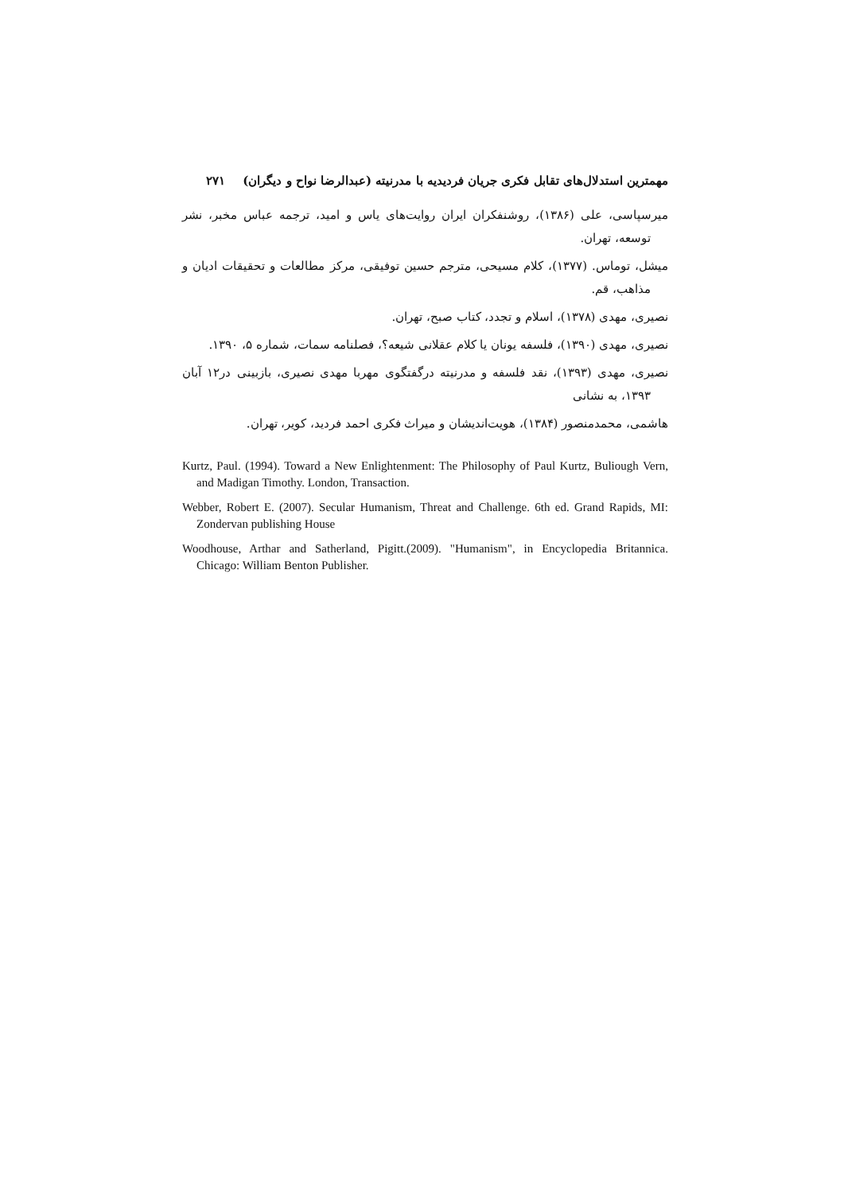مهمترین استدلال‌های تقابل فکری جریان فردیدیه با مدرنیته (عبدالرضا نواح و دیگران) ۲۷۱
میرسپاسی، علی (۱۳۸۶)، روشنفکران ایران روایت‌های یاس و امید، ترجمه عباس مخبر، نشر توسعه، تهران.
میشل، توماس. (۱۳۷۷)، کلام مسیحی، مترجم حسین توفیقی، مرکز مطالعات و تحقیقات ادیان و مذاهب، قم.
نصیری، مهدی (۱۳۷۸)، اسلام و تجدد، کتاب صبح، تهران.
نصیری، مهدی (۱۳۹۰)، فلسفه یونان یا کلام عقلانی شیعه؟، فصلنامه سمات، شماره ۵، ۱۳۹۰.
نصیری، مهدی (۱۳۹۳)، نقد فلسفه و مدرنیته درگفتگوی مهربا مهدی نصیری، بازبینی در۱۲ آبان ۱۳۹۳، به نشانی
هاشمی، محمدمنصور (۱۳۸۴)، هویت‌اندیشان و میراث فکری احمد فردید، کویر، تهران.
Kurtz, Paul. (1994). Toward a New Enlightenment: The Philosophy of Paul Kurtz, Buliough Vern, and Madigan Timothy. London, Transaction.
Webber, Robert E. (2007). Secular Humanism, Threat and Challenge. 6th ed. Grand Rapids, MI: Zondervan publishing House
Woodhouse, Arthar and Satherland, Pigitt.(2009). "Humanism", in Encyclopedia Britannica. Chicago: William Benton Publisher.